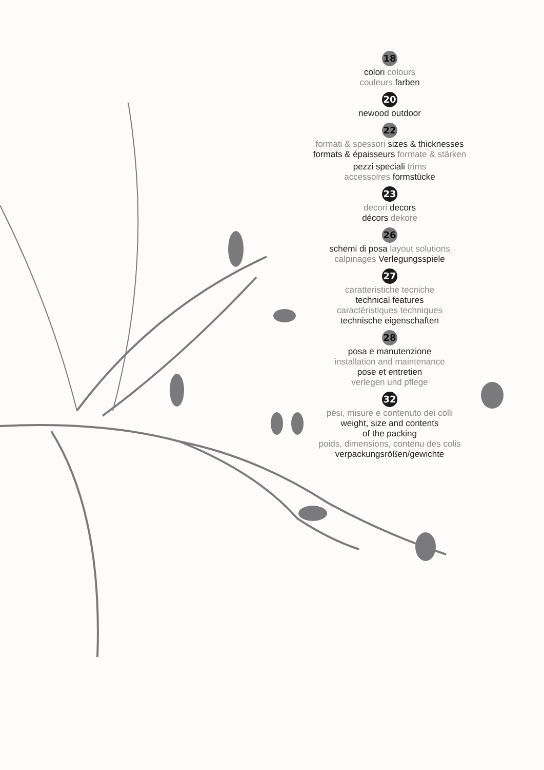18
colori colours
couleurs farben
20
newood outdoor
22
formati & spessori sizes & thicknesses
formats & épaisseurs formate & stärken
pezzi speciali trims
accessoires formstücke
23
decori decors
décors dekore
26
schemi di posa layout solutions
calpinages Verlegungsspiele
27
caratteristiche tecniche
technical features
caractéristiques techniques
technische eigenschaften
28
posa e manutenzione
installation and maintenance
pose et entretien
verlegen und pflege
32
pesi, misure e contenuto dei colli
weight, size and contents
of the packing
poids, dimensions, contenu des colis
verpackungsrößen/gewichte